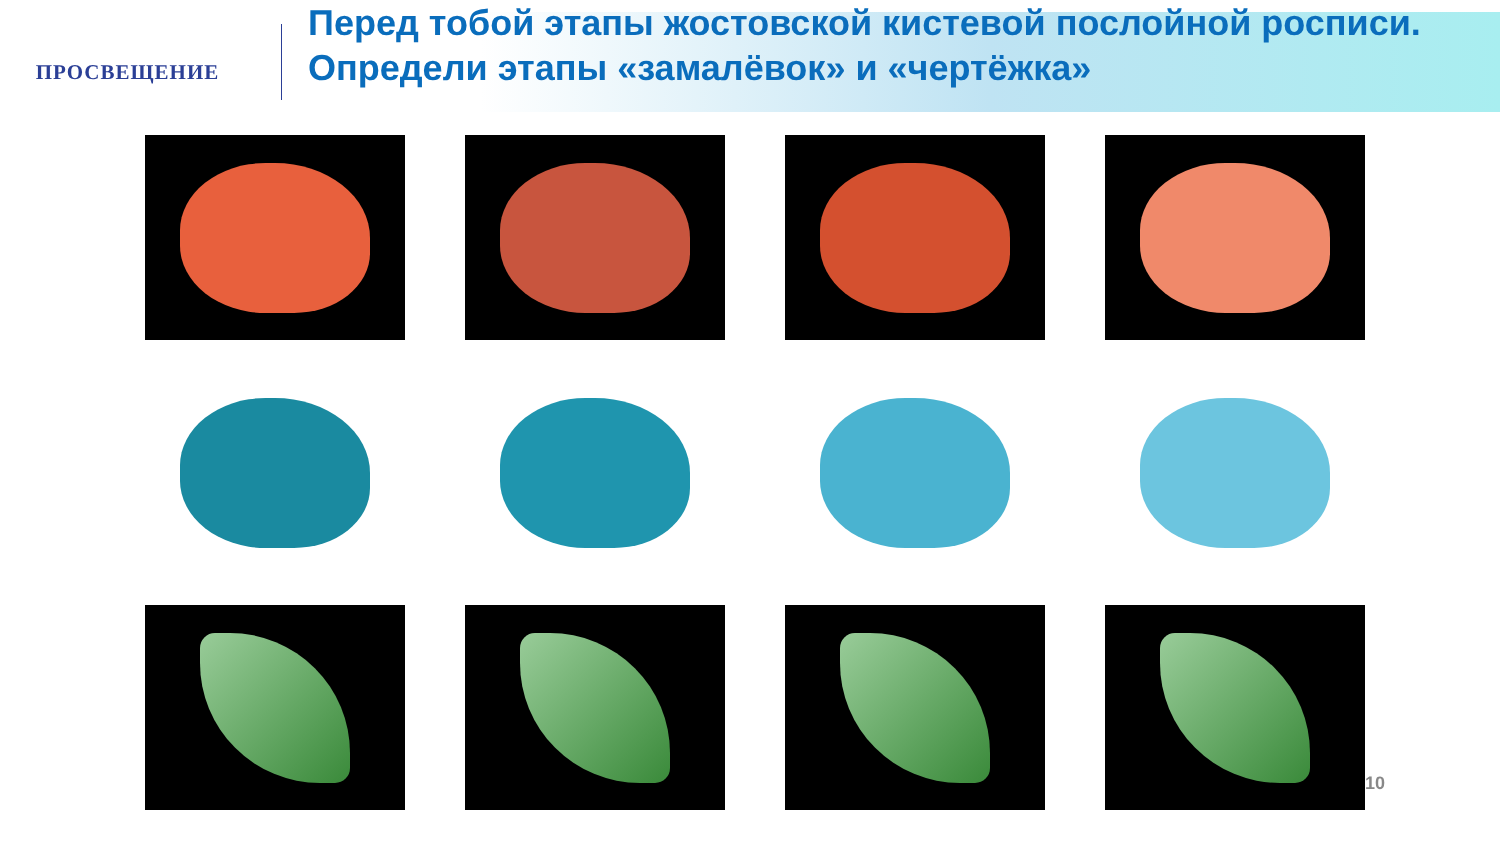ПРОСВЕЩЕНИЕ
Перед тобой этапы жостовской кистевой послойной росписи.
Определи этапы «замалёвок» и «чертёжка»
10